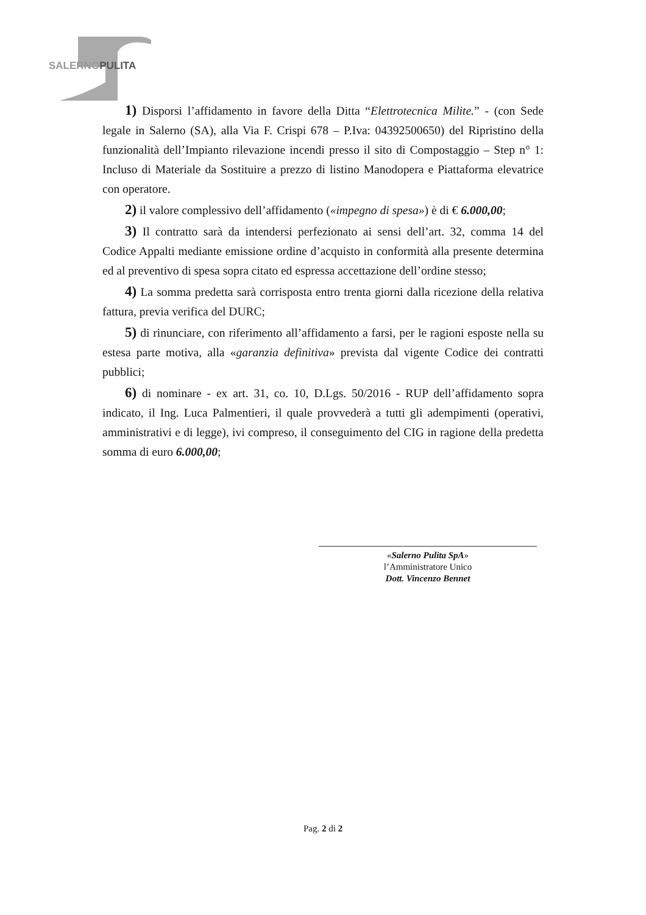SALERNOPULITA
1) Disporsi l’affidamento in favore della Ditta “Elettrotecnica Milite.” - (con Sede legale in Salerno (SA), alla Via F. Crispi 678 – P.Iva: 04392500650) del Ripristino della funzionalità dell’Impianto rilevazione incendi presso il sito di Compostaggio – Step n° 1: Incluso di Materiale da Sostituire a prezzo di listino Manodopera e Piattaforma elevatrice con operatore.
2) il valore complessivo dell’affidamento («impegno di spesa») è di € 6.000,00;
3) Il contratto sarà da intendersi perfezionato ai sensi dell’art. 32, comma 14 del Codice Appalti mediante emissione ordine d’acquisto in conformità alla presente determina ed al preventivo di spesa sopra citato ed espressa accettazione dell’ordine stesso;
4) La somma predetta sarà corrisposta entro trenta giorni dalla ricezione della relativa fattura, previa verifica del DURC;
5) di rinunciare, con riferimento all’affidamento a farsi, per le ragioni esposte nella su estesa parte motiva, alla «garanzia definitiva» prevista dal vigente Codice dei contratti pubblici;
6) di nominare - ex art. 31, co. 10, D.Lgs. 50/2016 - RUP dell’affidamento sopra indicato, il Ing. Luca Palmentieri, il quale provvederà a tutti gli adempimenti (operativi, amministrativi e di legge), ivi compreso, il conseguimento del CIG in ragione della predetta somma di euro 6.000,00;
«Salerno Pulita SpA»
l’Amministratore Unico
Dott. Vincenzo Bennet
Pag. 2 di 2